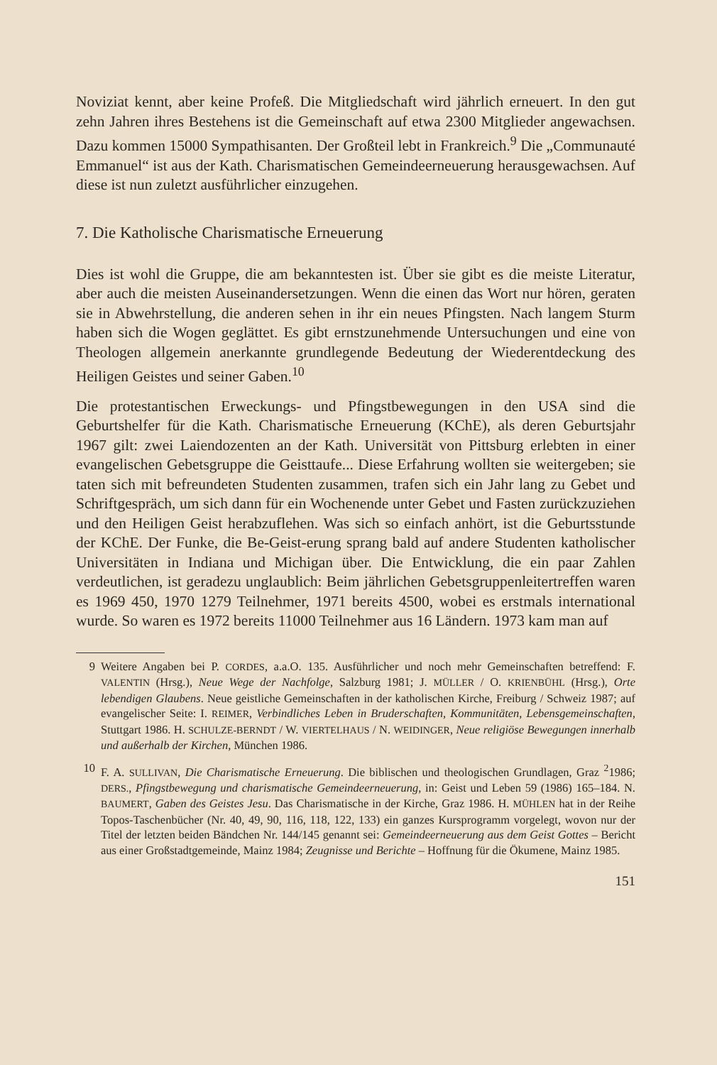Noviziat kennt, aber keine Profeß. Die Mitgliedschaft wird jährlich erneuert. In den gut zehn Jahren ihres Bestehens ist die Gemeinschaft auf etwa 2300 Mitglieder angewachsen. Dazu kommen 15000 Sympathisanten. Der Großteil lebt in Frankreich.<sup>9</sup> Die „Communauté Emmanuel“ ist aus der Kath. Charismatischen Gemeindeerneuerung herausgewachsen. Auf diese ist nun zuletzt ausführlicher einzugehen.
7. Die Katholische Charismatische Erneuerung
Dies ist wohl die Gruppe, die am bekanntesten ist. Über sie gibt es die meiste Literatur, aber auch die meisten Auseinandersetzungen. Wenn die einen das Wort nur hören, geraten sie in Abwehrstellung, die anderen sehen in ihr ein neues Pfingsten. Nach langem Sturm haben sich die Wogen geglättet. Es gibt ernstzunehmende Untersuchungen und eine von Theologen allgemein anerkannte grundlegende Bedeutung der Wiederentdeckung des Heiligen Geistes und seiner Gaben.<sup>10</sup>
Die protestantischen Erweckungs- und Pfingstbewegungen in den USA sind die Geburtshelfer für die Kath. Charismatische Erneuerung (KChE), als deren Geburtsjahr 1967 gilt: zwei Laiendozenten an der Kath. Universität von Pittsburg erlebten in einer evangelischen Gebetsgruppe die Geisttaufe... Diese Erfahrung wollten sie weitergeben; sie taten sich mit befreundeten Studenten zusammen, trafen sich ein Jahr lang zu Gebet und Schriftgespräch, um sich dann für ein Wochenende unter Gebet und Fasten zurückzuziehen und den Heiligen Geist herabzuflehen. Was sich so einfach anhört, ist die Geburtsstunde der KChE. Der Funke, die Be-Geist-erung sprang bald auf andere Studenten katholischer Universitäten in Indiana und Michigan über. Die Entwicklung, die ein paar Zahlen verdeutlichen, ist geradezu unglaublich: Beim jährlichen Gebetsgruppenleitertreffen waren es 1969 450, 1970 1279 Teilnehmer, 1971 bereits 4500, wobei es erstmals international wurde. So waren es 1972 bereits 11000 Teilnehmer aus 16 Ländern. 1973 kam man auf
9 Weitere Angaben bei P. CORDES, a.a.O. 135. Ausführlicher und noch mehr Gemeinschaften betreffend: F. VALENTIN (Hrsg.), Neue Wege der Nachfolge, Salzburg 1981; J. MÜLLER / O. KRIENBÜHL (Hrsg.), Orte lebendigen Glaubens. Neue geistliche Gemeinschaften in der katholischen Kirche, Freiburg / Schweiz 1987; auf evangelischer Seite: I. REIMER, Verbindliches Leben in Bruderschaften, Kommunitäten, Lebensgemeinschaften, Stuttgart 1986. H. SCHULZE-BERNDT / W. VIERTELHAUS / N. WEIDINGER, Neue religiöse Bewegungen innerhalb und außerhalb der Kirchen, München 1986.
10 F. A. SULLIVAN, Die Charismatische Erneuerung. Die biblischen und theologischen Grundlagen, Graz <sup>2</sup>1986; DERS., Pfingstbewegung und charismatische Gemeindeerneuerung, in: Geist und Leben 59 (1986) 165–184. N. BAUMERT, Gaben des Geistes Jesu. Das Charismatische in der Kirche, Graz 1986. H. MÜHLEN hat in der Reihe Topos-Taschenbücher (Nr. 40, 49, 90, 116, 118, 122, 133) ein ganzes Kursprogramm vorgelegt, wovon nur der Titel der letzten beiden Bändchen Nr. 144/145 genannt sei: Gemeindeerneuerung aus dem Geist Gottes – Bericht aus einer Großstadtgemeinde, Mainz 1984; Zeugnisse und Berichte – Hoffnung für die Ökumene, Mainz 1985.
151